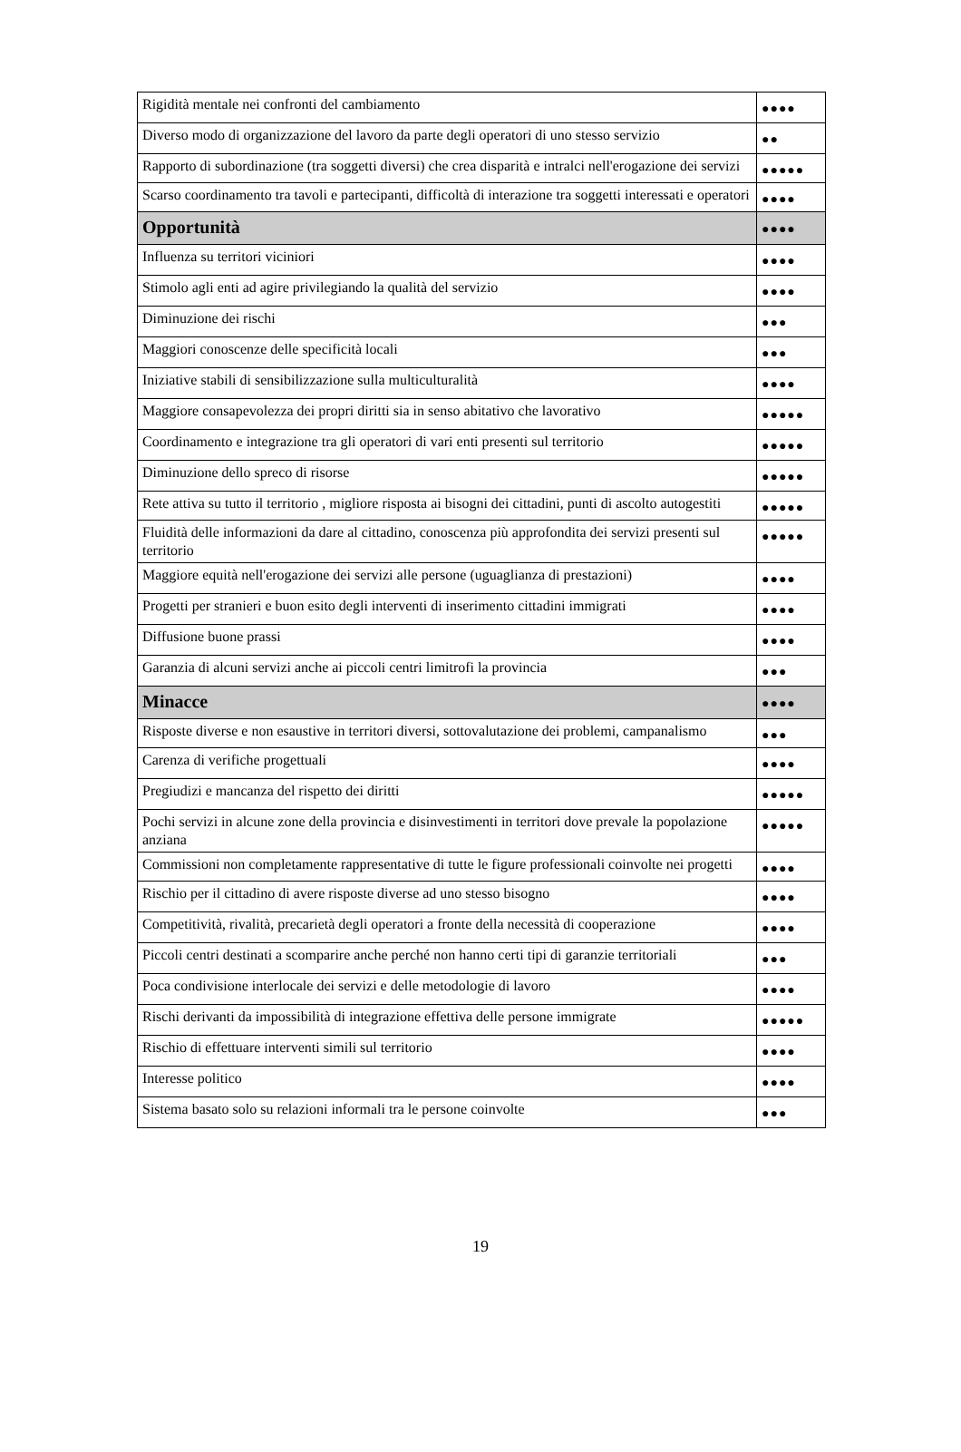| Rigidità mentale nei confronti del cambiamento | ●●●● |
| Diverso modo di organizzazione del lavoro da parte degli operatori di uno stesso servizio | ●● |
| Rapporto di subordinazione (tra soggetti diversi) che crea disparità e intralci nell'erogazione dei servizi | ●●●●● |
| Scarso coordinamento tra tavoli e partecipanti, difficoltà di interazione tra soggetti interessati e operatori | ●●●● |
| Opportunità | ●●●● |
| Influenza su territori viciniori | ●●●● |
| Stimolo agli enti ad agire privilegiando la qualità del servizio | ●●●● |
| Diminuzione dei rischi | ●●● |
| Maggiori conoscenze delle specificità locali | ●●● |
| Iniziative stabili di sensibilizzazione sulla multiculturalità | ●●●● |
| Maggiore consapevolezza dei propri diritti sia in senso abitativo che lavorativo | ●●●●● |
| Coordinamento e integrazione tra gli operatori di vari enti presenti sul territorio | ●●●●● |
| Diminuzione dello spreco di risorse | ●●●●● |
| Rete attiva su tutto il territorio , migliore risposta ai bisogni dei cittadini, punti di ascolto autogestiti | ●●●●● |
| Fluidità delle informazioni da dare al cittadino, conoscenza più approfondita dei servizi presenti sul territorio | ●●●●● |
| Maggiore equità nell'erogazione dei servizi alle persone (uguaglianza di prestazioni) | ●●●● |
| Progetti per stranieri e buon esito degli interventi di inserimento cittadini immigrati | ●●●● |
| Diffusione buone prassi | ●●●● |
| Garanzia di alcuni servizi anche ai piccoli centri limitrofi la provincia | ●●● |
| Minacce | ●●●● |
| Risposte diverse e non esaustive in territori diversi, sottovalutazione dei problemi, campanalismo | ●●● |
| Carenza di verifiche progettuali | ●●●● |
| Pregiudizi e mancanza del rispetto dei diritti | ●●●●● |
| Pochi servizi in alcune zone della provincia e disinvestimenti in territori dove prevale la popolazione anziana | ●●●●● |
| Commissioni non completamente rappresentative di tutte le figure professionali coinvolte nei progetti | ●●●● |
| Rischio per il cittadino di avere risposte diverse ad uno stesso bisogno | ●●●● |
| Competitività, rivalità, precarietà degli operatori a fronte della necessità di cooperazione | ●●●● |
| Piccoli centri destinati a scomparire anche perché non hanno certi tipi di garanzie territoriali | ●●● |
| Poca condivisione interlocale dei servizi e delle metodologie di lavoro | ●●●● |
| Rischi derivanti da impossibilità di integrazione effettiva delle persone immigrate | ●●●●● |
| Rischio di effettuare interventi simili sul territorio | ●●●● |
| Interesse politico | ●●●● |
| Sistema basato solo su relazioni informali tra le persone coinvolte | ●●● |
19